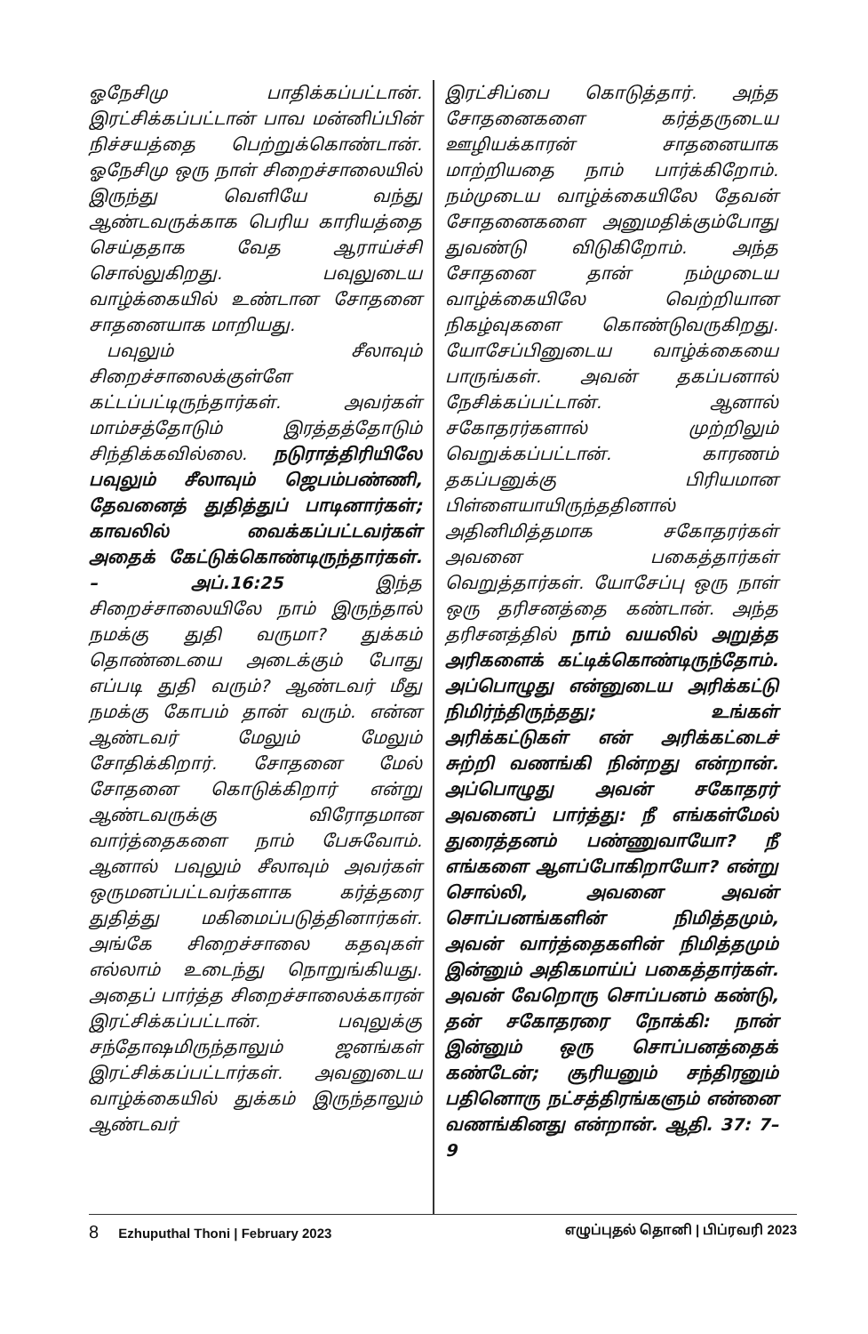ஓநேசிமு பாதிக்கப்பட்டான். இரட்சிக்கப்பட்டான் பாவ மன்னிப்பின் நிச்சயத்தை பெற்றுக்கொண்டான். ஓநேசிமு ஒரு நாள் சிறைச்சாலையில் இருந்து வெளியே வந்து ஆண்டவருக்காக பெரிய காரியத்தை செய்ததாக வேத ஆராய்ச்சி சொல்லுகிறது. பவுலுடைய வாழ்க்கையில் உண்டான சோதனை சாதனையாக மாறியது.
பவுலும் சீலாவும் சிறைச்சாலைக்குள்ளே கட்டப்பட்டிருந்தார்கள். அவர்கள் மாம்சத்தோடும் இரத்தத்தோடும் சிந்திக்கவில்லை. நடுராத்திரியிலே பவுலும் சீலாவும் ஜெபம்பண்ணி, தேவனைத் துதித்துப் பாடினார்கள்; காவலில் வைக்கப்பட்டவர்கள் அதைக் கேட்டுக்கொண்டிருந்தார்கள். – அப்.16:25 இந்த சிறைச்சாலையிலே நாம் இருந்தால் நமக்கு துதி வருமா? துக்கம் தொண்டையை அடைக்கும் போது எப்படி துதி வரும்? ஆண்டவர் மீது நமக்கு கோபம் தான் வரும். என்ன ஆண்டவர் மேலும் மேலும் சோதிக்கிறார். சோதனை மேல் சோதனை கொடுக்கிறார் என்று ஆண்டவருக்கு விரோதமான வார்த்தைகளை நாம் பேசுவோம். ஆனால் பவுலும் சீலாவும் அவர்கள் ஒருமனப்பட்டவர்களாக கர்த்தரை துதித்து மகிமைப்படுத்தினார்கள். அங்கே சிறைச்சாலை கதவுகள் எல்லாம் உடைந்து நொறுங்கியது. அதைப் பார்த்த சிறைச்சாலைக்காரன் இரட்சிக்கப்பட்டான். பவுலுக்கு சந்தோஷமிருந்தாலும் ஜனங்கள் இரட்சிக்கப்பட்டார்கள். அவனுடைய வாழ்க்கையில் துக்கம் இருந்தாலும் ஆண்டவர்
இரட்சிப்பை கொடுத்தார். அந்த சோதனைகளை கர்த்தருடைய ஊழியக்காரன் சாதனையாக மாற்றியதை நாம் பார்க்கிறோம். நம்முடைய வாழ்க்கையிலே தேவன் சோதனைகளை அனுமதிக்கும்போது துவண்டு விடுகிறோம். அந்த சோதனை தான் நம்முடைய வாழ்க்கையிலே வெற்றியான நிகழ்வுகளை கொண்டுவருகிறது. யோசேப்பினுடைய வாழ்க்கையை பாருங்கள். அவன் தகப்பனால் நேசிக்கப்பட்டான். ஆனால் சகோதரர்களால் முற்றிலும் வெறுக்கப்பட்டான். காரணம் தகப்பனுக்கு பிரியமான பிள்ளையாயிருந்ததினால் அதினிமித்தமாக சகோதரர்கள் அவனை பகைத்தார்கள் வெறுத்தார்கள். யோசேப்பு ஒரு நாள் ஒரு தரிசனத்தை கண்டான். அந்த தரிசனத்தில் நாம் வயலில் அறுத்த அரிகளைக் கட்டிக்கொண்டிருந்தோம். அப்பொழுது என்னுடைய அரிக்கட்டு நிமிர்ந்திருந்தது; உங்கள் அரிக்கட்டுகள் என் அரிக்கட்டைச் சுற்றி வணங்கி நின்றது என்றான். அப்பொழுது அவன் சகோதரர் அவனைப் பார்த்து: நீ எங்கள்மேல் துரைத்தனம் பண்ணுவாயோ? நீ எங்களை ஆளப்போகிறாயோ? என்று சொல்லி, அவனை அவன் சொப்பனங்களின் நிமித்தமும், அவன் வார்த்தைகளின் நிமித்தமும் இன்னும் அதிகமாய்ப் பகைத்தார்கள். அவன் வேறொரு சொப்பனம் கண்டு, தன் சகோதரரை நோக்கி: நான் இன்னும் ஒரு சொப்பனத்தைக் கண்டேன்; சூரியனும் சந்திரனும் பதினொரு நட்சத்திரங்களும் என்னை வணங்கினது என்றான். ஆதி. 37: 7– 9
8 Ezhuputhal Thoni | February 2023
எழுப்புதல் தொனி | பிப்ரவரி 2023